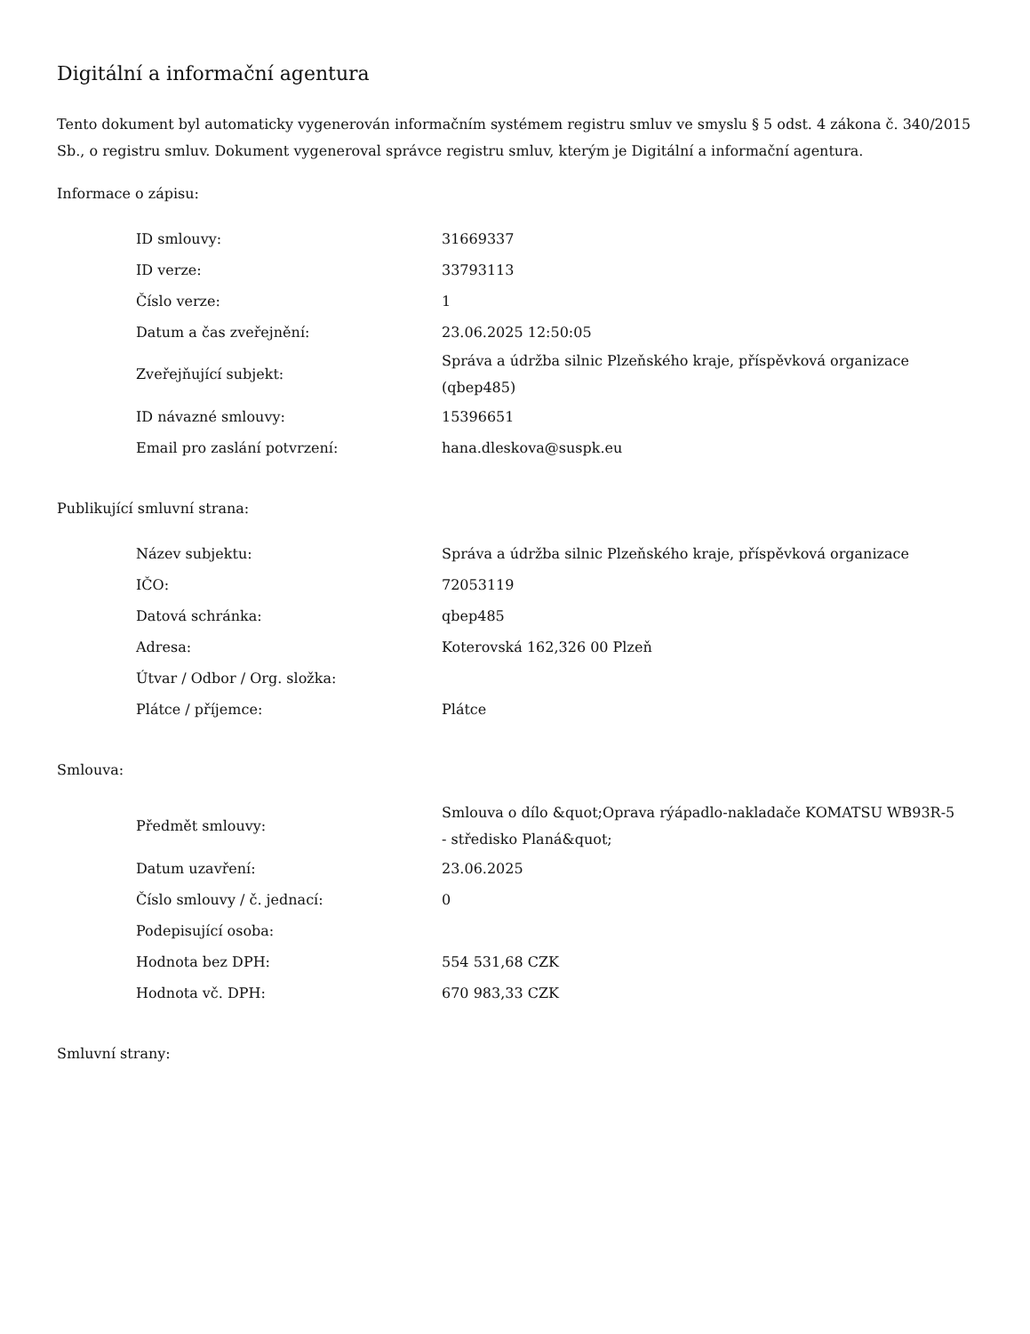Digitální a informační agentura
Tento dokument byl automaticky vygenerován informačním systémem registru smluv ve smyslu § 5 odst. 4 zákona č. 340/2015 Sb., o registru smluv. Dokument vygeneroval správce registru smluv, kterým je Digitální a informační agentura.
Informace o zápisu:
| ID smlouvy: | 31669337 |
| ID verze: | 33793113 |
| Číslo verze: | 1 |
| Datum a čas zveřejnění: | 23.06.2025 12:50:05 |
| Zveřejňující subjekt: | Správa a údržba silnic Plzeňského kraje, příspěvková organizace (qbep485) |
| ID návazné smlouvy: | 15396651 |
| Email pro zaslání potvrzení: | hana.dleskova@suspk.eu |
Publikující smluvní strana:
| Název subjektu: | Správa a údržba silnic Plzeňského kraje, příspěvková organizace |
| IČO: | 72053119 |
| Datová schránka: | qbep485 |
| Adresa: | Koterovská 162,326 00 Plzeň |
| Útvar / Odbor / Org. složka: | |
| Plátce / příjemce: | Plátce |
Smlouva:
| Předmět smlouvy: | Smlouva o dílo &quot;Oprava rýápadlo-nakladače KOMATSU WB93R-5 - středisko Planá&quot; |
| Datum uzavření: | 23.06.2025 |
| Číslo smlouvy / č. jednací: | 0 |
| Podepisující osoba: | |
| Hodnota bez DPH: | 554 531,68 CZK |
| Hodnota vč. DPH: | 670 983,33 CZK |
Smluvní strany: